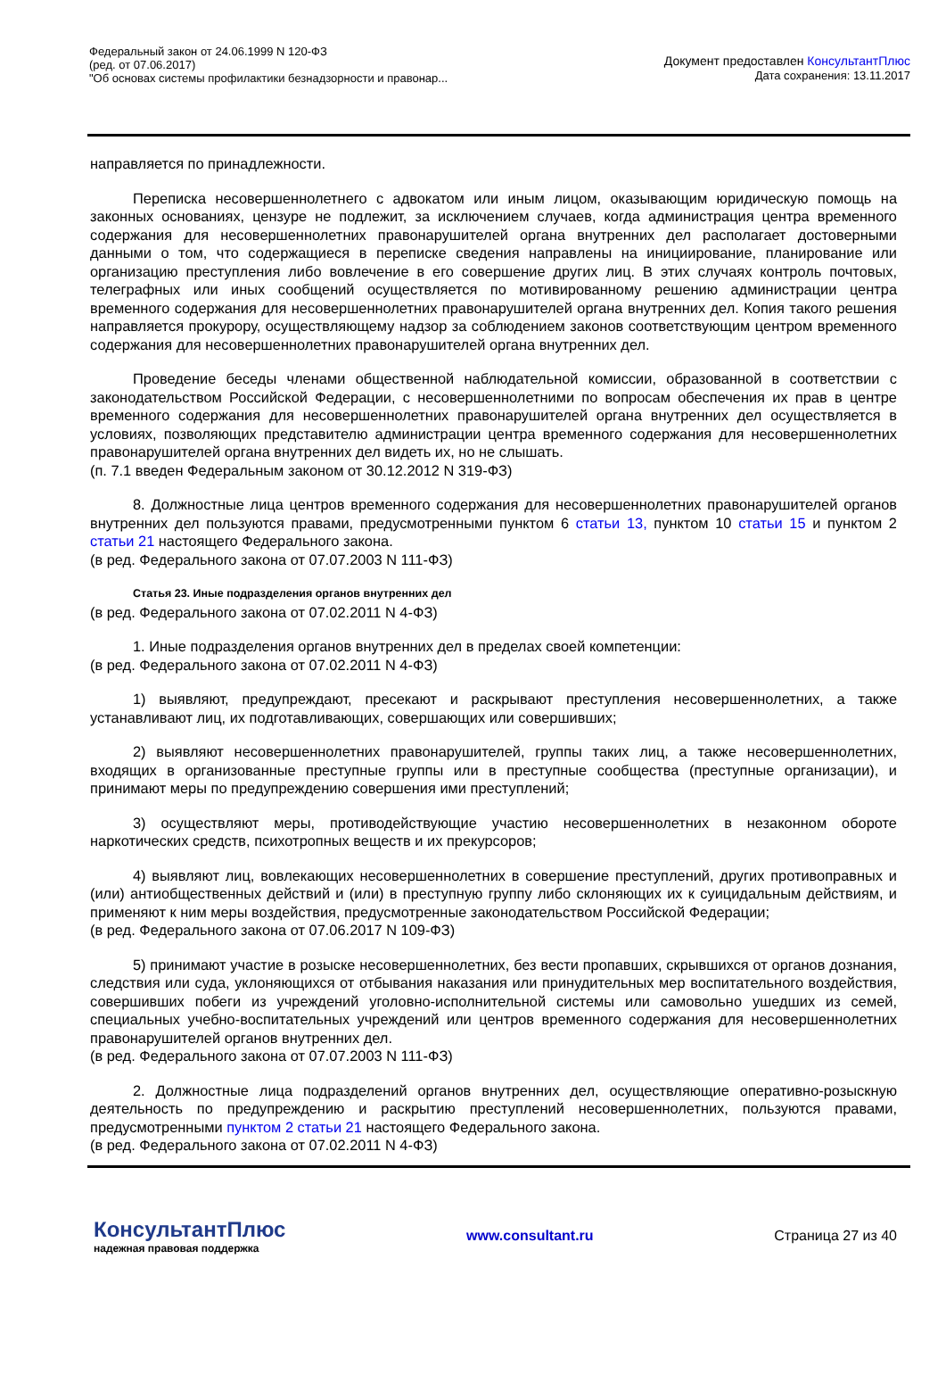Федеральный закон от 24.06.1999 N 120-ФЗ
(ред. от 07.06.2017)
"Об основах системы профилактики безнадзорности и правонар...
Документ предоставлен КонсультантПлюс
Дата сохранения: 13.11.2017
направляется по принадлежности.
Переписка несовершеннолетнего с адвокатом или иным лицом, оказывающим юридическую помощь на законных основаниях, цензуре не подлежит, за исключением случаев, когда администрация центра временного содержания для несовершеннолетних правонарушителей органа внутренних дел располагает достоверными данными о том, что содержащиеся в переписке сведения направлены на инициирование, планирование или организацию преступления либо вовлечение в его совершение других лиц. В этих случаях контроль почтовых, телеграфных или иных сообщений осуществляется по мотивированному решению администрации центра временного содержания для несовершеннолетних правонарушителей органа внутренних дел. Копия такого решения направляется прокурору, осуществляющему надзор за соблюдением законов соответствующим центром временного содержания для несовершеннолетних правонарушителей органа внутренних дел.
Проведение беседы членами общественной наблюдательной комиссии, образованной в соответствии с законодательством Российской Федерации, с несовершеннолетними по вопросам обеспечения их прав в центре временного содержания для несовершеннолетних правонарушителей органа внутренних дел осуществляется в условиях, позволяющих представителю администрации центра временного содержания для несовершеннолетних правонарушителей органа внутренних дел видеть их, но не слышать.
(п. 7.1 введен Федеральным законом от 30.12.2012 N 319-ФЗ)
8. Должностные лица центров временного содержания для несовершеннолетних правонарушителей органов внутренних дел пользуются правами, предусмотренными пунктом 6 статьи 13, пунктом 10 статьи 15 и пунктом 2 статьи 21 настоящего Федерального закона.
(в ред. Федерального закона от 07.07.2003 N 111-ФЗ)
Статья 23. Иные подразделения органов внутренних дел
(в ред. Федерального закона от 07.02.2011 N 4-ФЗ)
1. Иные подразделения органов внутренних дел в пределах своей компетенции:
(в ред. Федерального закона от 07.02.2011 N 4-ФЗ)
1) выявляют, предупреждают, пресекают и раскрывают преступления несовершеннолетних, а также устанавливают лиц, их подготавливающих, совершающих или совершивших;
2) выявляют несовершеннолетних правонарушителей, группы таких лиц, а также несовершеннолетних, входящих в организованные преступные группы или в преступные сообщества (преступные организации), и принимают меры по предупреждению совершения ими преступлений;
3) осуществляют меры, противодействующие участию несовершеннолетних в незаконном обороте наркотических средств, психотропных веществ и их прекурсоров;
4) выявляют лиц, вовлекающих несовершеннолетних в совершение преступлений, других противоправных и (или) антиобщественных действий и (или) в преступную группу либо склоняющих их к суицидальным действиям, и применяют к ним меры воздействия, предусмотренные законодательством Российской Федерации;
(в ред. Федерального закона от 07.06.2017 N 109-ФЗ)
5) принимают участие в розыске несовершеннолетних, без вести пропавших, скрывшихся от органов дознания, следствия или суда, уклоняющихся от отбывания наказания или принудительных мер воспитательного воздействия, совершивших побеги из учреждений уголовно-исполнительной системы или самовольно ушедших из семей, специальных учебно-воспитательных учреждений или центров временного содержания для несовершеннолетних правонарушителей органов внутренних дел.
(в ред. Федерального закона от 07.07.2003 N 111-ФЗ)
2. Должностные лица подразделений органов внутренних дел, осуществляющие оперативно-розыскную деятельность по предупреждению и раскрытию преступлений несовершеннолетних, пользуются правами, предусмотренными пунктом 2 статьи 21 настоящего Федерального закона.
(в ред. Федерального закона от 07.02.2011 N 4-ФЗ)
КонсультантПлюс
надежная правовая поддержка
www.consultant.ru Страница 27 из 40